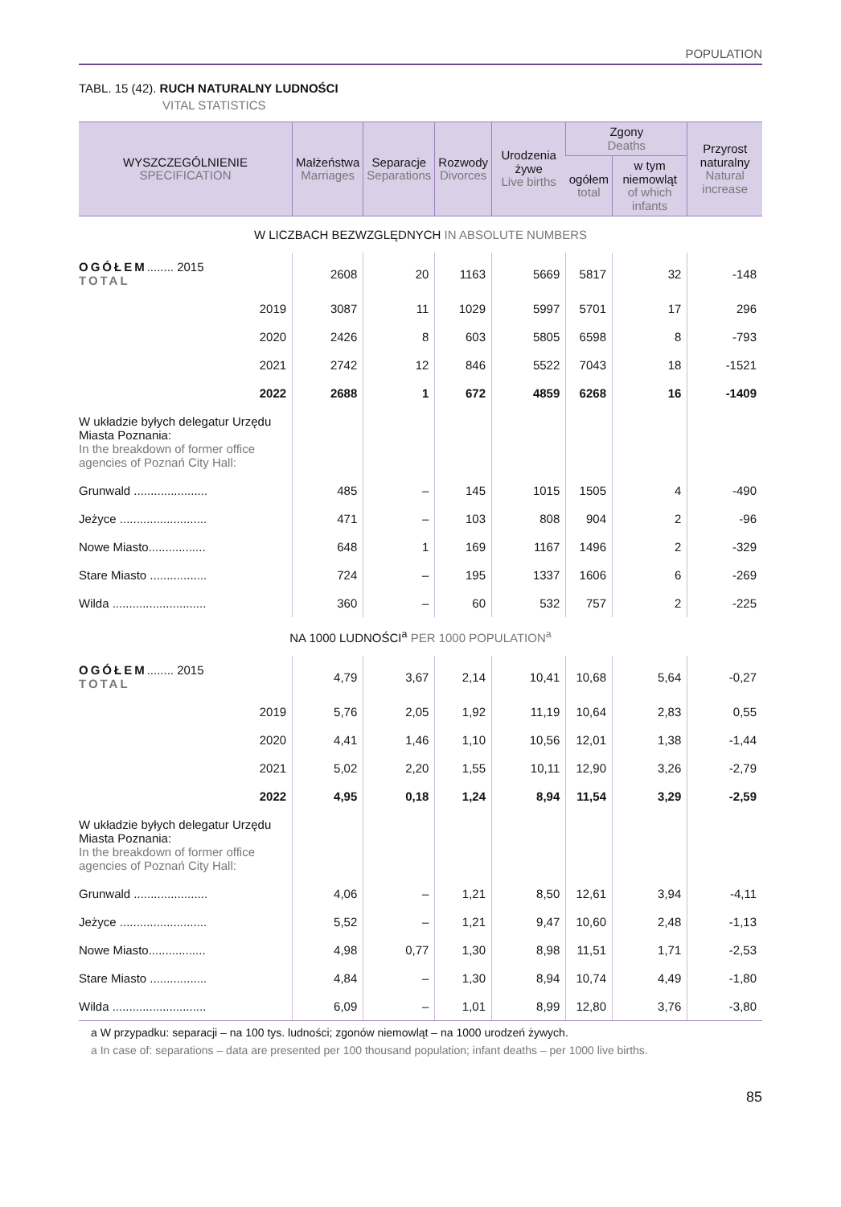POPULATION
TABL. 15 (42). RUCH NATURALNY LUDNOŚCI
VITAL STATISTICS
| WYSZCZEGÓLNIENIE SPECIFICATION | Małżeństwa Marriages | Separacje Separations | Rozwody Divorces | Urodzenia żywe Live births | Zgony Deaths | | Przyrost naturalny Natural increase |
| --- | --- | --- | --- | --- | --- | --- | --- |
| | | | | | ogółem total | w tym niemowląt of which infants | |
| W LICZBACH BEZWZGLĘDNYCH IN ABSOLUTE NUMBERS | | | | | | | |
| OGÓŁEM ........ 2015 TOTAL | 2608 | 20 | 1163 | 5669 | 5817 | 32 | -148 |
| 2019 | 3087 | 11 | 1029 | 5997 | 5701 | 17 | 296 |
| 2020 | 2426 | 8 | 603 | 5805 | 6598 | 8 | -793 |
| 2021 | 2742 | 12 | 846 | 5522 | 7043 | 18 | -1521 |
| 2022 | 2688 | 1 | 672 | 4859 | 6268 | 16 | -1409 |
| W układzie byłych delegatur Urzędu Miasta Poznania: In the breakdown of former office agencies of Poznań City Hall: | | | | | | | |
| Grunwald ...................... | 485 | – | 145 | 1015 | 1505 | 4 | -490 |
| Jeżyce .......................... | 471 | – | 103 | 808 | 904 | 2 | -96 |
| Nowe Miasto................. | 648 | 1 | 169 | 1167 | 1496 | 2 | -329 |
| Stare Miasto ................. | 724 | – | 195 | 1337 | 1606 | 6 | -269 |
| Wilda ............................ | 360 | – | 60 | 532 | 757 | 2 | -225 |
| NA 1000 LUDNOŚCI<sup>a</sup> PER 1000 POPULATION<sup>a</sup> | | | | | | | |
| OGÓŁEM ........ 2015 TOTAL | 4,79 | 3,67 | 2,14 | 10,41 | 10,68 | 5,64 | -0,27 |
| 2019 | 5,76 | 2,05 | 1,92 | 11,19 | 10,64 | 2,83 | 0,55 |
| 2020 | 4,41 | 1,46 | 1,10 | 10,56 | 12,01 | 1,38 | -1,44 |
| 2021 | 5,02 | 2,20 | 1,55 | 10,11 | 12,90 | 3,26 | -2,79 |
| 2022 | 4,95 | 0,18 | 1,24 | 8,94 | 11,54 | 3,29 | -2,59 |
| W układzie byłych delegatur Urzędu Miasta Poznania: In the breakdown of former office agencies of Poznań City Hall: | | | | | | | |
| Grunwald ...................... | 4,06 | – | 1,21 | 8,50 | 12,61 | 3,94 | -4,11 |
| Jeżyce .......................... | 5,52 | – | 1,21 | 9,47 | 10,60 | 2,48 | -1,13 |
| Nowe Miasto................. | 4,98 | 0,77 | 1,30 | 8,98 | 11,51 | 1,71 | -2,53 |
| Stare Miasto ................. | 4,84 | – | 1,30 | 8,94 | 10,74 | 4,49 | -1,80 |
| Wilda ............................ | 6,09 | – | 1,01 | 8,99 | 12,80 | 3,76 | -3,80 |
a W przypadku: separacji – na 100 tys. ludności; zgonów niemowląt – na 1000 urodzeń żywych.
a In case of: separations – data are presented per 100 thousand population; infant deaths – per 1000 live births.
85